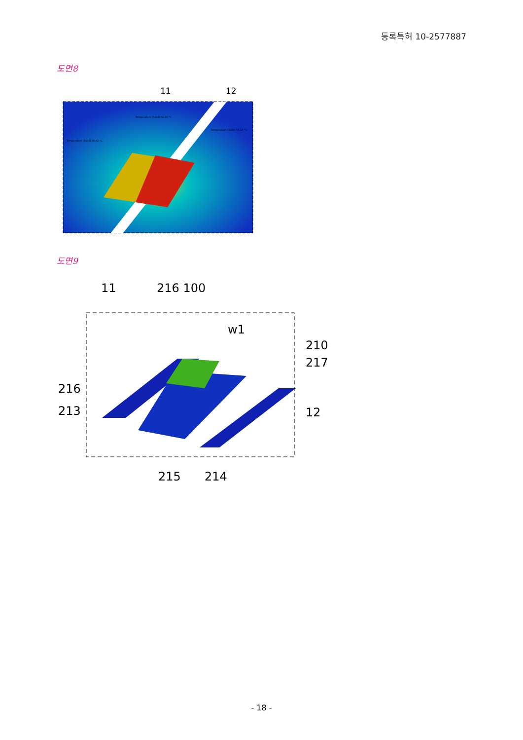등록특허 10-2577887
도면8
11
12
Temperature (Solid) 52.44 °C
Temperature (Solid) 54.15 °C
Temperature (Solid) 46.42 °C
도면9
11
216 100
w1
210
217
216
213
12
215
214
- 18 -